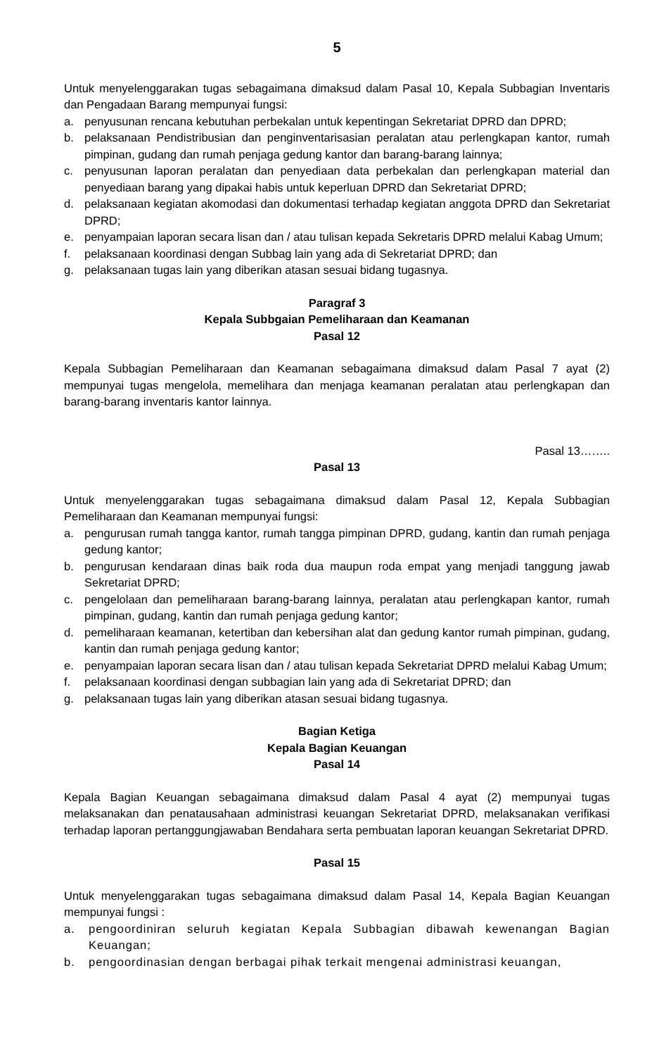5
Untuk menyelenggarakan tugas sebagaimana dimaksud dalam Pasal 10, Kepala Subbagian Inventaris dan Pengadaan Barang mempunyai fungsi:
a. penyusunan rencana kebutuhan perbekalan untuk kepentingan Sekretariat DPRD dan DPRD;
b. pelaksanaan Pendistribusian dan penginventarisasian peralatan atau perlengkapan kantor, rumah pimpinan, gudang dan rumah penjaga gedung kantor dan barang-barang lainnya;
c. penyusunan laporan peralatan dan penyediaan data perbekalan dan perlengkapan material dan penyediaan barang yang dipakai habis untuk keperluan DPRD dan Sekretariat DPRD;
d. pelaksanaan kegiatan akomodasi dan dokumentasi terhadap kegiatan anggota DPRD dan Sekretariat DPRD;
e. penyampaian laporan secara lisan dan / atau tulisan kepada Sekretaris DPRD melalui Kabag Umum;
f. pelaksanaan koordinasi dengan Subbag lain yang ada di Sekretariat DPRD; dan
g. pelaksanaan tugas lain yang diberikan atasan sesuai bidang tugasnya.
Paragraf 3
Kepala Subbgaian Pemeliharaan dan Keamanan
Pasal 12
Kepala Subbagian Pemeliharaan dan Keamanan sebagaimana dimaksud dalam Pasal 7 ayat (2) mempunyai tugas mengelola, memelihara dan menjaga keamanan peralatan atau perlengkapan dan barang-barang inventaris kantor lainnya.
Pasal 13……..
Pasal 13
Untuk menyelenggarakan tugas sebagaimana dimaksud dalam Pasal 12, Kepala Subbagian Pemeliharaan dan Keamanan mempunyai fungsi:
a. pengurusan rumah tangga kantor, rumah tangga pimpinan DPRD, gudang, kantin dan rumah penjaga gedung kantor;
b. pengurusan kendaraan dinas baik roda dua maupun roda empat yang menjadi tanggung jawab Sekretariat DPRD;
c. pengelolaan dan pemeliharaan barang-barang lainnya, peralatan atau perlengkapan kantor, rumah pimpinan, gudang, kantin dan rumah penjaga gedung kantor;
d. pemeliharaan keamanan, ketertiban dan kebersihan alat dan gedung kantor rumah pimpinan, gudang, kantin dan rumah penjaga gedung kantor;
e. penyampaian laporan secara lisan dan / atau tulisan kepada Sekretariat DPRD melalui Kabag Umum;
f. pelaksanaan koordinasi dengan subbagian lain yang ada di Sekretariat DPRD; dan
g. pelaksanaan tugas lain yang diberikan atasan sesuai bidang tugasnya.
Bagian Ketiga
Kepala Bagian Keuangan
Pasal 14
Kepala Bagian Keuangan sebagaimana dimaksud dalam Pasal 4 ayat (2) mempunyai tugas melaksanakan dan penatausahaan administrasi keuangan Sekretariat DPRD, melaksanakan verifikasi terhadap laporan pertanggungjawaban Bendahara serta pembuatan laporan keuangan Sekretariat DPRD.
Pasal 15
Untuk menyelenggarakan tugas sebagaimana dimaksud dalam Pasal 14, Kepala Bagian Keuangan mempunyai fungsi :
a. pengoordiniran seluruh kegiatan Kepala Subbagian dibawah kewenangan Bagian Keuangan;
b. pengoordinasian dengan berbagai pihak terkait mengenai administrasi keuangan,